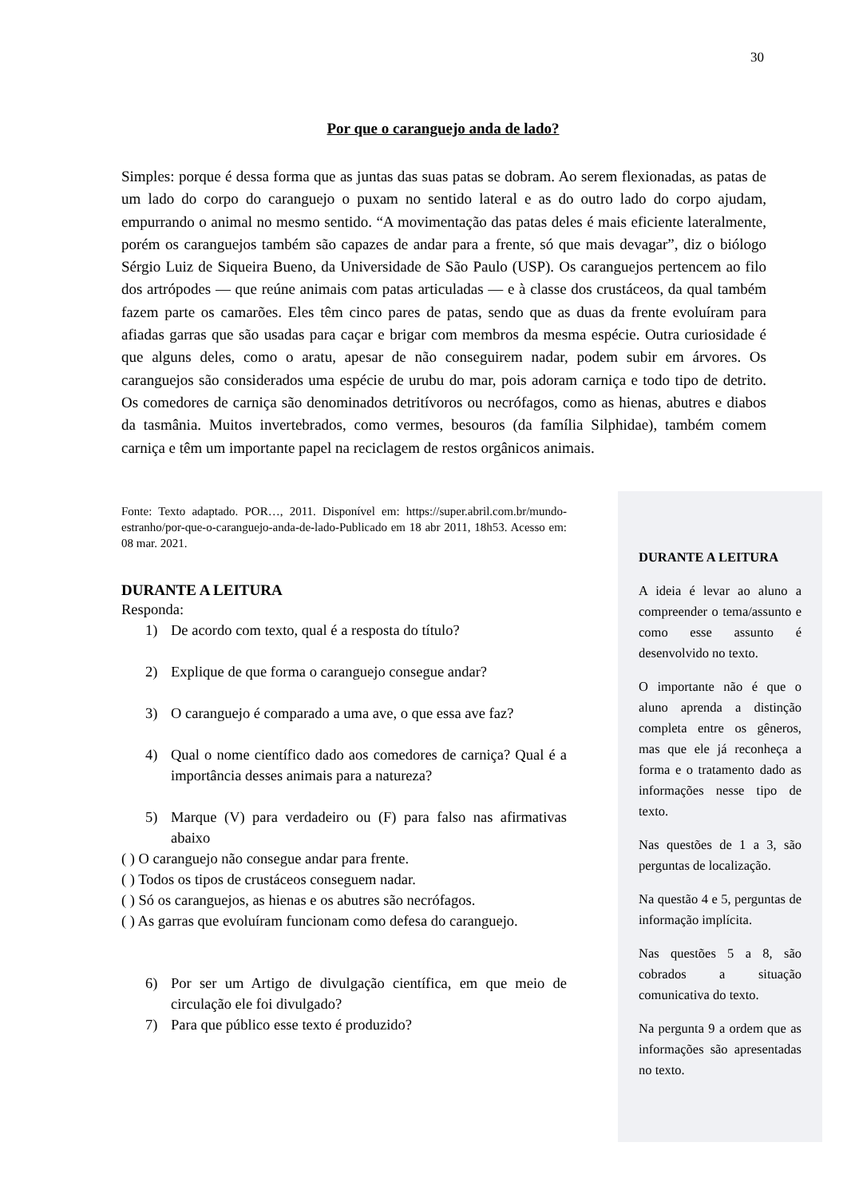30
Por que o caranguejo anda de lado?
Simples: porque é dessa forma que as juntas das suas patas se dobram. Ao serem flexionadas, as patas de um lado do corpo do caranguejo o puxam no sentido lateral e as do outro lado do corpo ajudam, empurrando o animal no mesmo sentido. “A movimentação das patas deles é mais eficiente lateralmente, porém os caranguejos também são capazes de andar para a frente, só que mais devagar”, diz o biólogo Sérgio Luiz de Siqueira Bueno, da Universidade de São Paulo (USP). Os caranguejos pertencem ao filo dos artrópodes — que reúne animais com patas articuladas — e à classe dos crustáceos, da qual também fazem parte os camarões. Eles têm cinco pares de patas, sendo que as duas da frente evoluíram para afiadas garras que são usadas para caçar e brigar com membros da mesma espécie. Outra curiosidade é que alguns deles, como o aratu, apesar de não conseguirem nadar, podem subir em árvores. Os caranguejos são considerados uma espécie de urubu do mar, pois adoram carniça e todo tipo de detrito. Os comedores de carniça são denominados detritívoros ou necrófagos, como as hienas, abutres e diabos da tasmânia. Muitos invertebrados, como vermes, besouros (da família Silphidae), também comem carniça e têm um importante papel na reciclagem de restos orgânicos animais.
Fonte: Texto adaptado. POR…, 2011. Disponível em: https://super.abril.com.br/mundo-estranho/por-que-o-caranguejo-anda-de-lado-Publicado em 18 abr 2011, 18h53. Acesso em: 08 mar. 2021.
DURANTE A LEITURA
Responda:
1) De acordo com texto, qual é a resposta do título?
2) Explique de que forma o caranguejo consegue andar?
3) O caranguejo é comparado a uma ave, o que essa ave faz?
4) Qual o nome científico dado aos comedores de carniça? Qual é a importância desses animais para a natureza?
5) Marque (V) para verdadeiro ou (F) para falso nas afirmativas abaixo
( ) O caranguejo não consegue andar para frente.
( ) Todos os tipos de crustáceos conseguem nadar.
( ) Só os caranguejos, as hienas e os abutres são necrófagos.
( ) As garras que evoluíram funcionam como defesa do caranguejo.
6) Por ser um Artigo de divulgação científica, em que meio de circulação ele foi divulgado?
7) Para que público esse texto é produzido?
DURANTE A LEITURA
A ideia é levar ao aluno a compreender o tema/assunto e como esse assunto é desenvolvido no texto.
O importante não é que o aluno aprenda a distinção completa entre os gêneros, mas que ele já reconheça a forma e o tratamento dado as informações nesse tipo de texto.
Nas questões de 1 a 3, são perguntas de localização.
Na questão 4 e 5, perguntas de informação implícita.
Nas questões 5 a 8, são cobrados a situação comunicativa do texto.
Na pergunta 9 a ordem que as informações são apresentadas no texto.